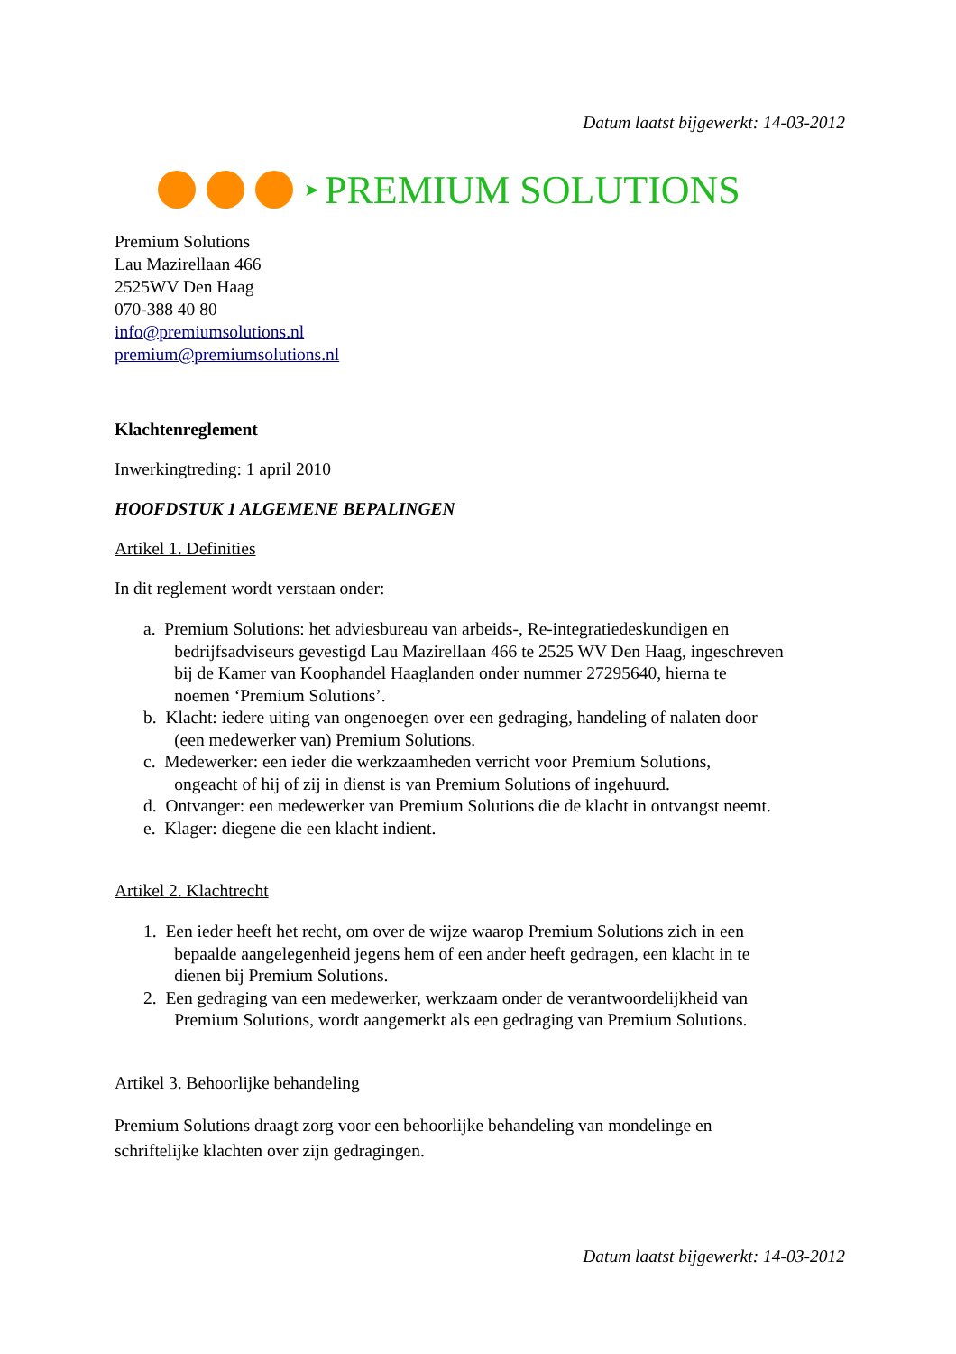Datum laatst bijgewerkt: 14-03-2012
➤ PREMIUM SOLUTIONS
Premium Solutions
Lau Mazirellaan 466
2525WV Den Haag
070-388 40 80
info@premiumsolutions.nl
premium@premiumsolutions.nl
Klachtenreglement
Inwerkingtreding: 1 april 2010
HOOFDSTUK 1 ALGEMENE BEPALINGEN
Artikel 1. Definities
In dit reglement wordt verstaan onder:
a. Premium Solutions: het adviesbureau van arbeids-, Re-integratiedeskundigen en
bedrijfsadviseurs gevestigd Lau Mazirellaan 466 te 2525 WV Den Haag, ingeschreven
bij de Kamer van Koophandel Haaglanden onder nummer 27295640, hierna te
noemen ‘Premium Solutions’.
b. Klacht: iedere uiting van ongenoegen over een gedraging, handeling of nalaten door
(een medewerker van) Premium Solutions.
c. Medewerker: een ieder die werkzaamheden verricht voor Premium Solutions,
ongeacht of hij of zij in dienst is van Premium Solutions of ingehuurd.
d. Ontvanger: een medewerker van Premium Solutions die de klacht in ontvangst neemt.
e. Klager: diegene die een klacht indient.
Artikel 2. Klachtrecht
1. Een ieder heeft het recht, om over de wijze waarop Premium Solutions zich in een
bepaalde aangelegenheid jegens hem of een ander heeft gedragen, een klacht in te
dienen bij Premium Solutions.
2. Een gedraging van een medewerker, werkzaam onder de verantwoordelijkheid van
Premium Solutions, wordt aangemerkt als een gedraging van Premium Solutions.
Artikel 3. Behoorlijke behandeling
Premium Solutions draagt zorg voor een behoorlijke behandeling van mondelinge en
schriftelijke klachten over zijn gedragingen.
Datum laatst bijgewerkt: 14-03-2012